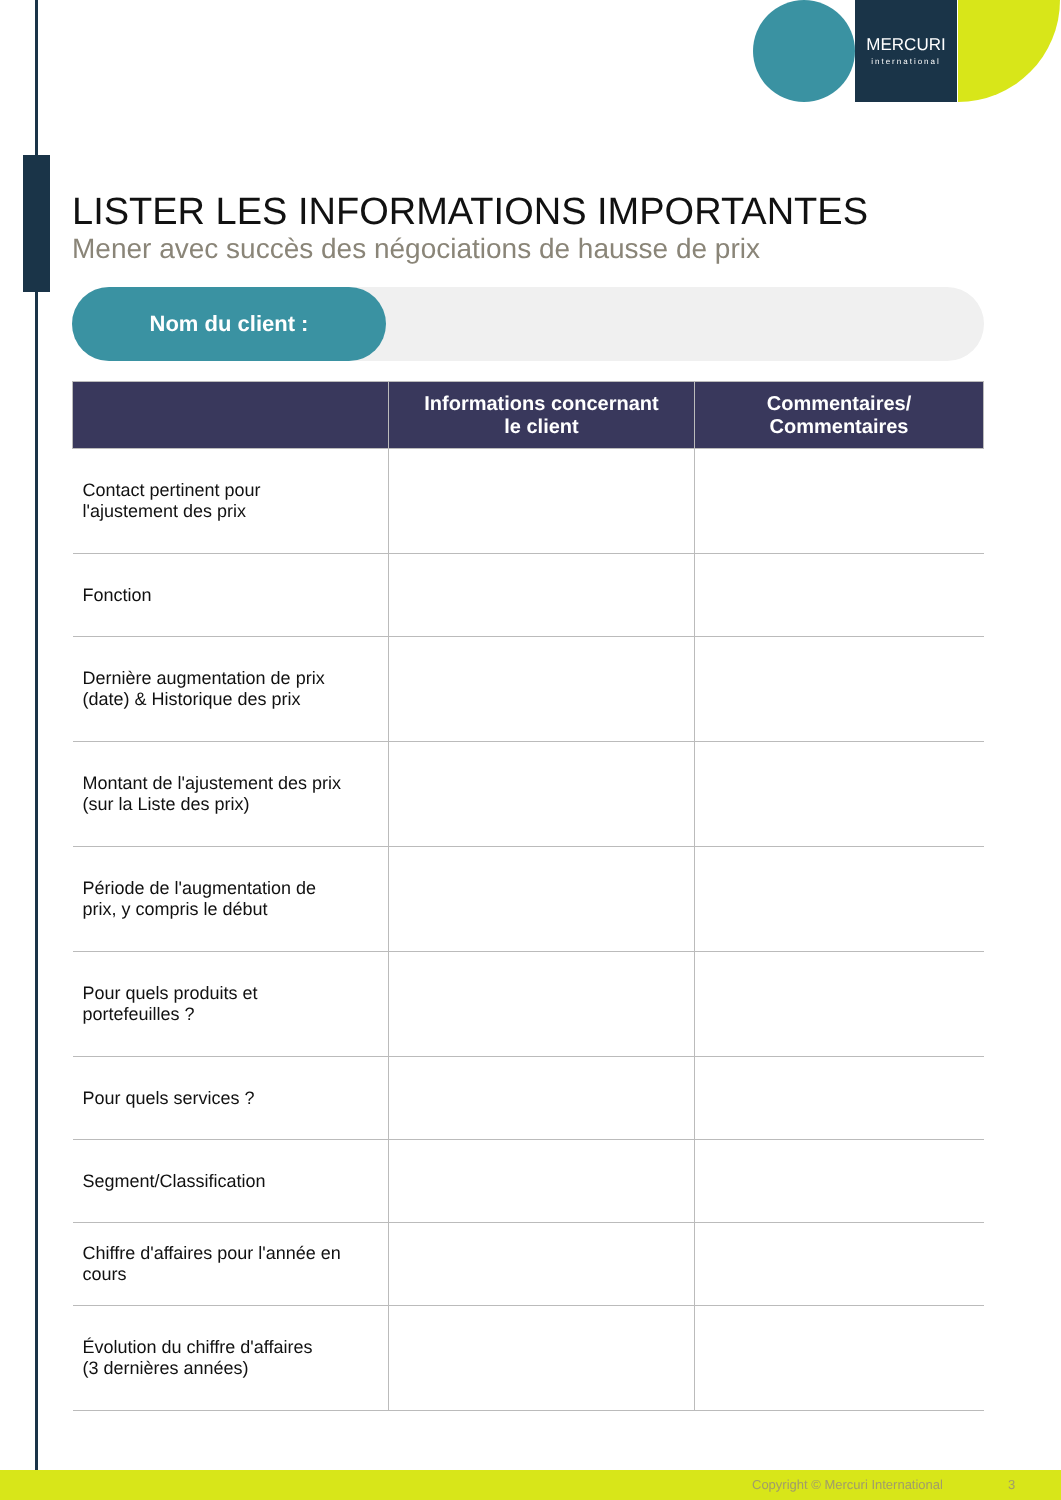MERCURI
international
LISTER LES INFORMATIONS IMPORTANTES
Mener avec succès des négociations de hausse de prix
Nom du client :
| | Informations concernant le client | Commentaires/ Commentaires |
| --- | --- | --- |
| Contact pertinent pour l'ajustement des prix | | |
| Fonction | | |
| Dernière augmentation de prix (date) & Historique des prix | | |
| Montant de l'ajustement des prix (sur la Liste des prix) | | |
| Période de l'augmentation de prix, y compris le début | | |
| Pour quels produits et portefeuilles ? | | |
| Pour quels services ? | | |
| Segment/Classification | | |
| Chiffre d'affaires pour l'année en cours | | |
| Évolution du chiffre d'affaires (3 dernières années) | | |
Copyright © Mercuri International 3